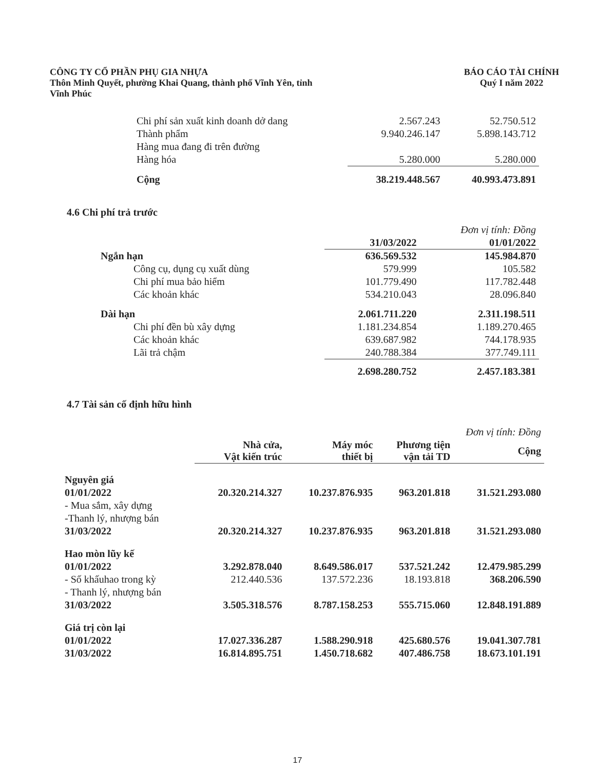CÔNG TY CỔ PHẦN PHỤ GIA NHỰA
Thôn Minh Quyết, phường Khai Quang, thành phố Vĩnh Yên, tỉnh
Vĩnh Phúc
BÁO CÁO TÀI CHÍNH
Quý I năm 2022
| Chi phí sản xuất kinh doanh dở dang | 2.567.243 | 52.750.512 |
| Thành phẩm | 9.940.246.147 | 5.898.143.712 |
| Hàng mua đang đi trên đường | | |
| Hàng hóa | 5.280.000 | 5.280.000 |
| Cộng | 38.219.448.567 | 40.993.473.891 |
4.6 Chi phí trả trước
| | | Đơn vị tính: Đồng |
| | 31/03/2022 | 01/01/2022 |
| Ngắn hạn | 636.569.532 | 145.984.870 |
| Công cụ, dụng cụ xuất dùng | 579.999 | 105.582 |
| Chi phí mua bảo hiểm | 101.779.490 | 117.782.448 |
| Các khoản khác | 534.210.043 | 28.096.840 |
| Dài hạn | 2.061.711.220 | 2.311.198.511 |
| Chi phí đền bù xây dựng | 1.181.234.854 | 1.189.270.465 |
| Các khoản khác | 639.687.982 | 744.178.935 |
| Lãi trả chậm | 240.788.384 | 377.749.111 |
| | 2.698.280.752 | 2.457.183.381 |
4.7 Tài sản cố định hữu hình
| | | | Đơn vị tính: Đồng | |
| | Nhà cửa, Vật kiến trúc | Máy móc thiết bị | Phương tiện vận tải TD | Cộng |
| Nguyên giá | | | | |
| 01/01/2022 | 20.320.214.327 | 10.237.876.935 | 963.201.818 | 31.521.293.080 |
| - Mua sắm, xây dựng | | | | |
| -Thanh lý, nhượng bán | | | | |
| 31/03/2022 | 20.320.214.327 | 10.237.876.935 | 963.201.818 | 31.521.293.080 |
| Hao mòn lũy kế | | | | |
| 01/01/2022 | 3.292.878.040 | 8.649.586.017 | 537.521.242 | 12.479.985.299 |
| - Số khấuhao trong kỳ | 212.440.536 | 137.572.236 | 18.193.818 | 368.206.590 |
| - Thanh lý, nhượng bán | | | | |
| 31/03/2022 | 3.505.318.576 | 8.787.158.253 | 555.715.060 | 12.848.191.889 |
| Giá trị còn lại | | | | |
| 01/01/2022 | 17.027.336.287 | 1.588.290.918 | 425.680.576 | 19.041.307.781 |
| 31/03/2022 | 16.814.895.751 | 1.450.718.682 | 407.486.758 | 18.673.101.191 |
17